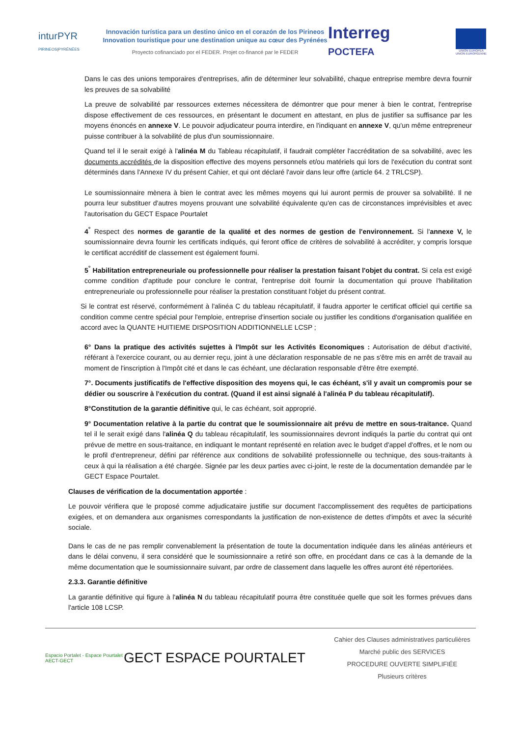inturPYR
PIRINEOS|PYRÉNÉES
Innovación turística para un destino único en el corazón de los Pirineos
Innovation touristique pour une destination unique au cœur des Pyrénées
Proyecto cofinanciado por el FEDER. Projet co-financé par le FEDER
Interreg
POCTEFA
UNIÓN EUROPEA
UNION EUROPÉENNE
Dans le cas des unions temporaires d'entreprises, afin de déterminer leur solvabilité, chaque entreprise membre devra fournir les preuves de sa solvabilité
La preuve de solvabilité par ressources externes nécessitera de démontrer que pour mener à bien le contrat, l'entreprise dispose effectivement de ces ressources, en présentant le document en attestant, en plus de justifier sa suffisance par les moyens énoncés en annexe V. Le pouvoir adjudicateur pourra interdire, en l'indiquant en annexe V, qu'un même entrepreneur puisse contribuer à la solvabilité de plus d'un soumissionnaire.
Quand tel il le serait exigé à l'alinéa M du Tableau récapitulatif, il faudrait compléter l'accréditation de sa solvabilité, avec les documents accrédités de la disposition effective des moyens personnels et/ou matériels qui lors de l'exécution du contrat sont déterminés dans l'Annexe IV du présent Cahier, et qui ont déclaré l'avoir dans leur offre (article 64. 2 TRLCSP).
Le soumissionnaire mènera à bien le contrat avec les mêmes moyens qui lui auront permis de prouver sa solvabilité. Il ne pourra leur substituer d'autres moyens prouvant une solvabilité équivalente qu'en cas de circonstances imprévisibles et avec l'autorisation du GECT Espace Pourtalet
4<sup>°</sup> Respect des normes de garantie de la qualité et des normes de gestion de l'environnement. Si l'annexe V, le soumissionnaire devra fournir les certificats indiqués, qui feront office de critères de solvabilité à accréditer, y compris lorsque le certificat accréditif de classement est également fourni.
5<sup>°</sup> Habilitation entrepreneuriale ou professionnelle pour réaliser la prestation faisant l'objet du contrat. Si cela est exigé comme condition d'aptitude pour conclure le contrat, l'entreprise doit fournir la documentation qui prouve l'habilitation entrepreneuriale ou professionnelle pour réaliser la prestation constituant l'objet du présent contrat.
Si le contrat est réservé, conformément à l'alinéa C du tableau récapitulatif, il faudra apporter le certificat officiel qui certifie sa condition comme centre spécial pour l'emploie, entreprise d'insertion sociale ou justifier les conditions d'organisation qualifiée en accord avec la QUANTE HUITIEME DISPOSITION ADDITIONNELLE LCSP ;
6° Dans la pratique des activités sujettes à l'Impôt sur les Activités Economiques : Autorisation de début d'activité, référant à l'exercice courant, ou au dernier reçu, joint à une déclaration responsable de ne pas s'être mis en arrêt de travail au moment de l'inscription à l'Impôt cité et dans le cas échéant, une déclaration responsable d'être être exempté.
7°. Documents justificatifs de l'effective disposition des moyens qui, le cas échéant, s'il y avait un compromis pour se dédier ou souscrire à l'exécution du contrat. (Quand il est ainsi signalé à l'alinéa P du tableau récapitulatif).
8°Constitution de la garantie définitive qui, le cas échéant, soit approprié.
9° Documentation relative à la partie du contrat que le soumissionnaire ait prévu de mettre en sous-traitance. Quand tel il le serait exigé dans l'alinéa Q du tableau récapitulatif, les soumissionnaires devront indiqués la partie du contrat qui ont prévue de mettre en sous-traitance, en indiquant le montant représenté en relation avec le budget d'appel d'offres, et le nom ou le profil d'entrepreneur, défini par référence aux conditions de solvabilité professionnelle ou technique, des sous-traitants à ceux à qui la réalisation a été chargée. Signée par les deux parties avec ci-joint, le reste de la documentation demandée par le GECT Espace Pourtalet.
Clauses de vérification de la documentation apportée :
Le pouvoir vérifiera que le proposé comme adjudicataire justifie sur document l'accomplissement des requêtes de participations exigées, et on demandera aux organismes correspondants la justification de non-existence de dettes d'impôts et avec la sécurité sociale.
Dans le cas de ne pas remplir convenablement la présentation de toute la documentation indiquée dans les alinéas antérieurs et dans le délai convenu, il sera considéré que le soumissionnaire a retiré son offre, en procédant dans ce cas à la demande de la même documentation que le soumissionnaire suivant, par ordre de classement dans laquelle les offres auront été répertoriées.
2.3.3. Garantie définitive
La garantie définitive qui figure à l'alinéa N du tableau récapitulatif pourra être constituée quelle que soit les formes prévues dans l'article 108 LCSP.
Espacio Portalet - Espace Pourtalet
AECT-GECT
GECT ESPACE POURTALET
Cahier des Clauses administratives particulières
Marché public des SERVICES
PROCEDURE OUVERTE SIMPLIFIÉE
Plusieurs critères